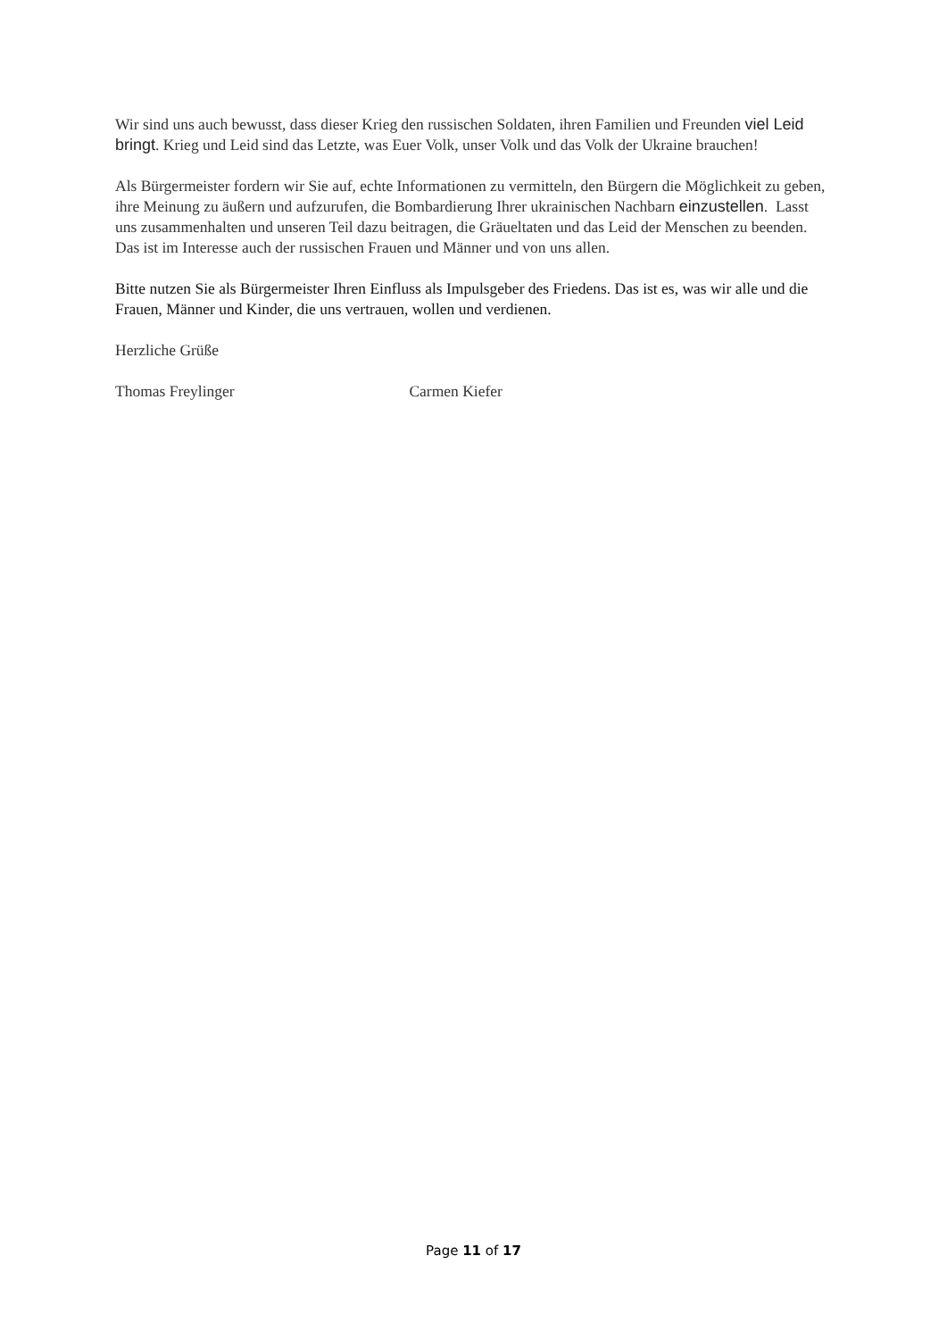Wir sind uns auch bewusst, dass dieser Krieg den russischen Soldaten, ihren Familien und Freunden viel Leid bringt. Krieg und Leid sind das Letzte, was Euer Volk, unser Volk und das Volk der Ukraine brauchen!
Als Bürgermeister fordern wir Sie auf, echte Informationen zu vermitteln, den Bürgern die Möglichkeit zu geben, ihre Meinung zu äußern und aufzurufen, die Bombardierung Ihrer ukrainischen Nachbarn einzustellen. Lasst uns zusammenhalten und unseren Teil dazu beitragen, die Gräueltaten und das Leid der Menschen zu beenden. Das ist im Interesse auch der russischen Frauen und Männer und von uns allen.
Bitte nutzen Sie als Bürgermeister Ihren Einfluss als Impulsgeber des Friedens. Das ist es, was wir alle und die Frauen, Männer und Kinder, die uns vertrauen, wollen und verdienen.
Herzliche Grüße
Thomas Freylinger Carmen Kiefer
Page 11 of 17